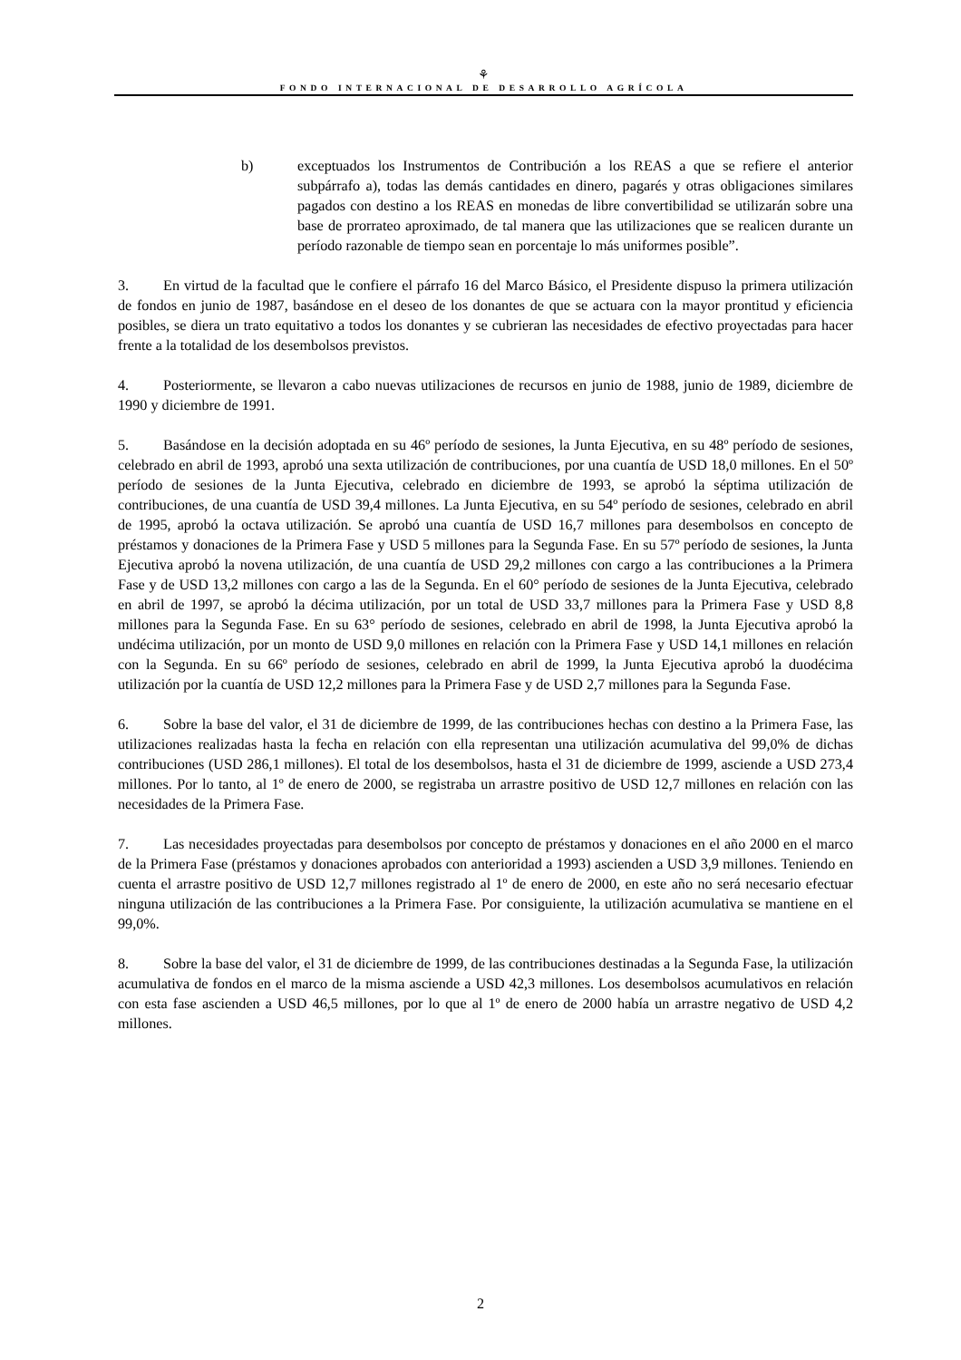⚘
FONDO INTERNACIONAL DE DESARROLLO AGRÍCOLA
b) exceptuados los Instrumentos de Contribución a los REAS a que se refiere el anterior subpárrafo a), todas las demás cantidades en dinero, pagarés y otras obligaciones similares pagados con destino a los REAS en monedas de libre convertibilidad se utilizarán sobre una base de prorrateo aproximado, de tal manera que las utilizaciones que se realicen durante un período razonable de tiempo sean en porcentaje lo más uniformes posible”.
3. En virtud de la facultad que le confiere el párrafo 16 del Marco Básico, el Presidente dispuso la primera utilización de fondos en junio de 1987, basándose en el deseo de los donantes de que se actuara con la mayor prontitud y eficiencia posibles, se diera un trato equitativo a todos los donantes y se cubrieran las necesidades de efectivo proyectadas para hacer frente a la totalidad de los desembolsos previstos.
4. Posteriormente, se llevaron a cabo nuevas utilizaciones de recursos en junio de 1988, junio de 1989, diciembre de 1990 y diciembre de 1991.
5. Basándose en la decisión adoptada en su 46º período de sesiones, la Junta Ejecutiva, en su 48º período de sesiones, celebrado en abril de 1993, aprobó una sexta utilización de contribuciones, por una cuantía de USD 18,0 millones. En el 50º período de sesiones de la Junta Ejecutiva, celebrado en diciembre de 1993, se aprobó la séptima utilización de contribuciones, de una cuantía de USD 39,4 millones. La Junta Ejecutiva, en su 54º período de sesiones, celebrado en abril de 1995, aprobó la octava utilización. Se aprobó una cuantía de USD 16,7 millones para desembolsos en concepto de préstamos y donaciones de la Primera Fase y USD 5 millones para la Segunda Fase. En su 57º período de sesiones, la Junta Ejecutiva aprobó la novena utilización, de una cuantía de USD 29,2 millones con cargo a las contribuciones a la Primera Fase y de USD 13,2 millones con cargo a las de la Segunda. En el 60° período de sesiones de la Junta Ejecutiva, celebrado en abril de 1997, se aprobó la décima utilización, por un total de USD 33,7 millones para la Primera Fase y USD 8,8 millones para la Segunda Fase. En su 63° período de sesiones, celebrado en abril de 1998, la Junta Ejecutiva aprobó la undécima utilización, por un monto de USD 9,0 millones en relación con la Primera Fase y USD 14,1 millones en relación con la Segunda. En su 66º período de sesiones, celebrado en abril de 1999, la Junta Ejecutiva aprobó la duodécima utilización por la cuantía de USD 12,2 millones para la Primera Fase y de USD 2,7 millones para la Segunda Fase.
6. Sobre la base del valor, el 31 de diciembre de 1999, de las contribuciones hechas con destino a la Primera Fase, las utilizaciones realizadas hasta la fecha en relación con ella representan una utilización acumulativa del 99,0% de dichas contribuciones (USD 286,1 millones). El total de los desembolsos, hasta el 31 de diciembre de 1999, asciende a USD 273,4 millones. Por lo tanto, al 1º de enero de 2000, se registraba un arrastre positivo de USD 12,7 millones en relación con las necesidades de la Primera Fase.
7. Las necesidades proyectadas para desembolsos por concepto de préstamos y donaciones en el año 2000 en el marco de la Primera Fase (préstamos y donaciones aprobados con anterioridad a 1993) ascienden a USD 3,9 millones. Teniendo en cuenta el arrastre positivo de USD 12,7 millones registrado al 1º de enero de 2000, en este año no será necesario efectuar ninguna utilización de las contribuciones a la Primera Fase. Por consiguiente, la utilización acumulativa se mantiene en el 99,0%.
8. Sobre la base del valor, el 31 de diciembre de 1999, de las contribuciones destinadas a la Segunda Fase, la utilización acumulativa de fondos en el marco de la misma asciende a USD 42,3 millones. Los desembolsos acumulativos en relación con esta fase ascienden a USD 46,5 millones, por lo que al 1º de enero de 2000 había un arrastre negativo de USD 4,2 millones.
2